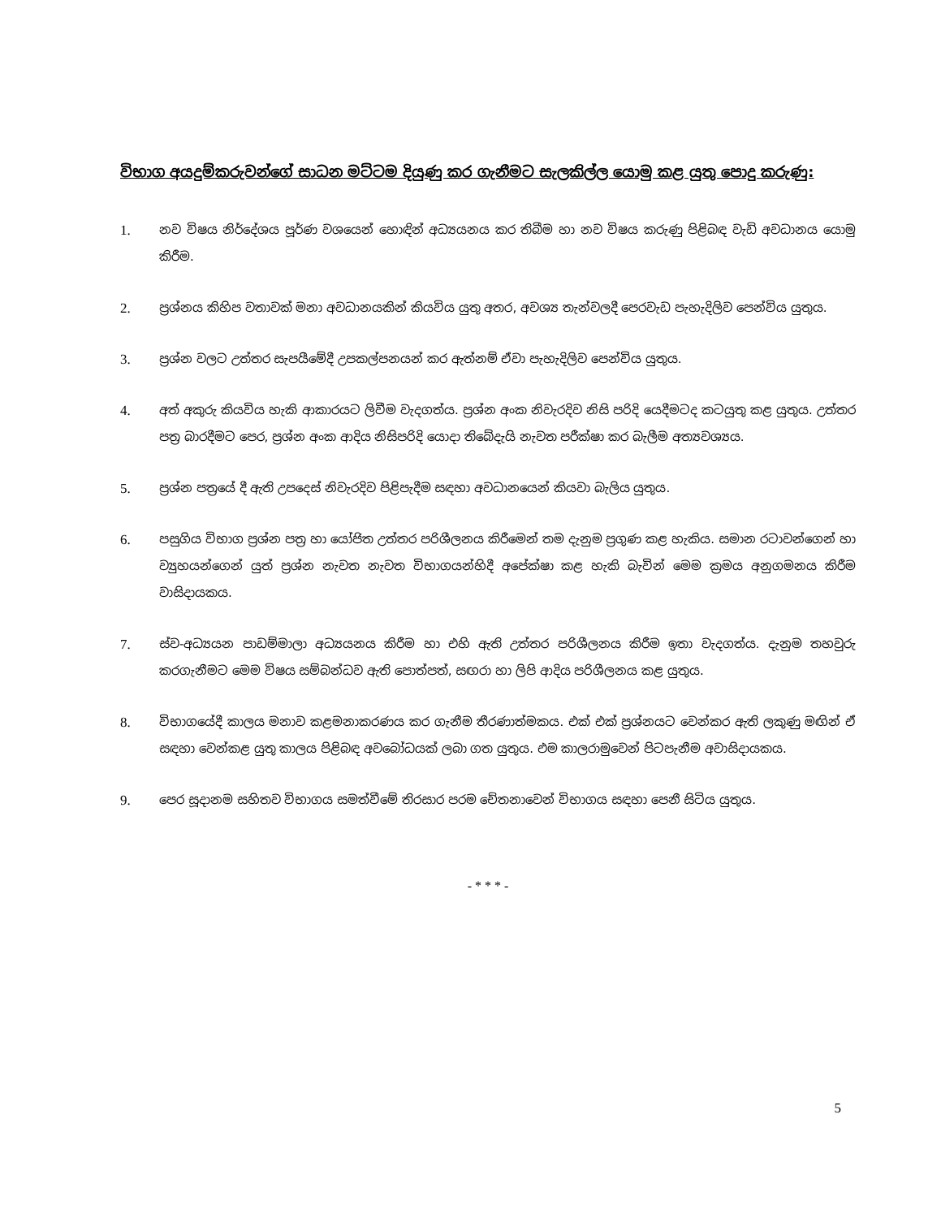විභාග අයදුම්කරුවන්ගේ සාධන මට්ටම දියුණු කර ගැනීමට සැලකිල්ල යොමු කළ යුතු පොදු කරුණු:
1. නව විෂය නිර්දේශය පූර්ණ වශයෙන් හොඳින් අධ්‍යයනය කර තිබීම හා නව විෂය කරුණු පිළිබඳ වැඩි අවධානය යොමු කිරීම.
2. ප්‍රශ්නය කිහිප වතාවක් මනා අවධානයකින් කියවිය යුතු අතර, අවශ්‍ය තැන්වලදී පෙරවැඩ පැහැදිලිව පෙන්විය යුතුය.
3. ප්‍රශ්න වලට උත්තර සැපයීමේදී උපකල්පනයන් කර ඇත්නම් ඒවා පැහැදිලිව පෙන්විය යුතුය.
4. අත් අකුරු කියවිය හැකි ආකාරයට ලිවීම වැදගත්ය. ප්‍රශ්න අංක නිවැරදිව නිසි පරිදි යෙදීමටද කටයුතු කළ යුතුය. උත්තර පත්‍ර බාරදීමට පෙර, ප්‍රශ්න අංක ආදිය නිසිපරිදි යොදා තිබේදැයි නැවත පරීක්ෂා කර බැලීම අත්‍යවශ්‍යය.
5. ප්‍රශ්න පත්‍රයේ දී ඇති උපදෙස් නිවැරදිව පිළිපැදීම සඳහා අවධානයෙන් කියවා බැලිය යුතුය.
6. පසුගිය විභාග ප්‍රශ්න පත්‍ර හා යෝජිත උත්තර පරිශීලනය කිරීමෙන් තම දැනුම ප්‍රගුණ කළ හැකිය. සමාන රටාවන්ගෙන් හා ව්‍යුහයන්ගෙන් යුත් ප්‍රශ්න නැවත නැවත විභාගයන්හිදී අපේක්ෂා කළ හැකි බැවින් මෙම ක්‍රමය අනුගමනය කිරීම වාසිදායකය.
7. ස්ව-අධ්‍යයන පාඩම්මාලා අධ්‍යයනය කිරීම හා එහි ඇති උත්තර පරිශීලනය කිරීම ඉතා වැදගත්ය. දැනුම තහවුරු කරගැනීමට මෙම විෂය සම්බන්ධව ඇති පොත්පත්, සඟරා හා ලිපි ආදිය පරිශීලනය කළ යුතුය.
8. විභාගයේදී කාලය මනාව කළමනාකරණය කර ගැනීම තීරණාත්මකය. එක් එක් ප්‍රශ්නයට වෙන්කර ඇති ලකුණු මඟින් ඒ සඳහා වෙන්කළ යුතු කාලය පිළිබඳ අවබෝධයක් ලබා ගත යුතුය. එම කාලරාමුවෙන් පිටපැනීම අවාසිදායකය.
9. පෙර සූදානම සහිතව විභාගය සමත්වීමේ තිරසාර පරම චේතනාවෙන් විභාගය සඳහා පෙනී සිටිය යුතුය.
- * * * -
5